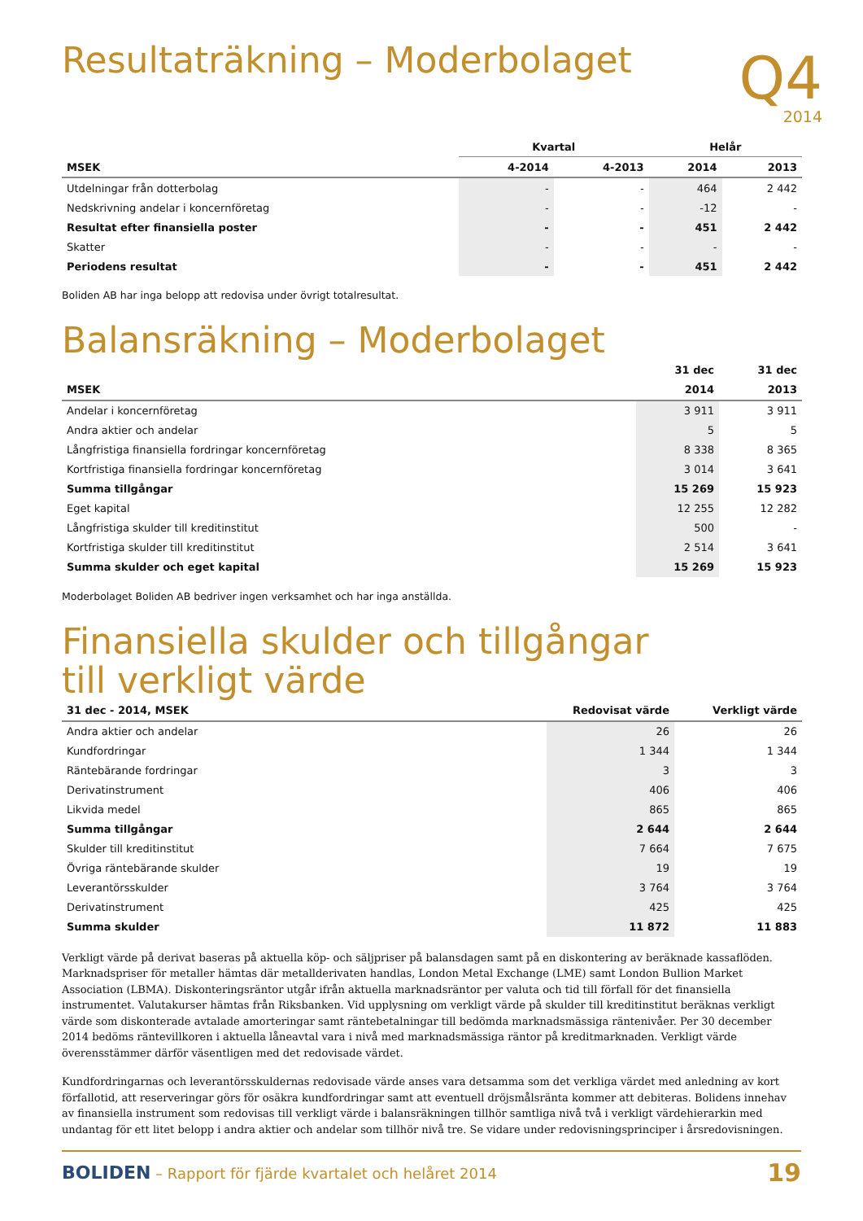Q4
2014
Resultaträkning – Moderbolaget
| | Kvartal | | Helår | |
| --- | --- | --- | --- | --- |
| MSEK | 4-2014 | 4-2013 | 2014 | 2013 |
| Utdelningar från dotterbolag | - | - | 464 | 2 442 |
| Nedskrivning andelar i koncernföretag | - | - | -12 | - |
| Resultat efter finansiella poster | - | - | 451 | 2 442 |
| Skatter | - | - | - | - |
| Periodens resultat | - | - | 451 | 2 442 |
Boliden AB har inga belopp att redovisa under övrigt totalresultat.
Balansräkning – Moderbolaget
| | 31 dec | 31 dec |
| --- | --- | --- |
| MSEK | 2014 | 2013 |
| Andelar i koncernföretag | 3 911 | 3 911 |
| Andra aktier och andelar | 5 | 5 |
| Långfristiga finansiella fordringar koncernföretag | 8 338 | 8 365 |
| Kortfristiga finansiella fordringar koncernföretag | 3 014 | 3 641 |
| Summa tillgångar | 15 269 | 15 923 |
| Eget kapital | 12 255 | 12 282 |
| Långfristiga skulder till kreditinstitut | 500 | - |
| Kortfristiga skulder till kreditinstitut | 2 514 | 3 641 |
| Summa skulder och eget kapital | 15 269 | 15 923 |
Moderbolaget Boliden AB bedriver ingen verksamhet och har inga anställda.
Finansiella skulder och tillgångar
till verkligt värde
| 31 dec - 2014, MSEK | Redovisat värde | Verkligt värde |
| --- | --- | --- |
| Andra aktier och andelar | 26 | 26 |
| Kundfordringar | 1 344 | 1 344 |
| Räntebärande fordringar | 3 | 3 |
| Derivatinstrument | 406 | 406 |
| Likvida medel | 865 | 865 |
| Summa tillgångar | 2 644 | 2 644 |
| Skulder till kreditinstitut | 7 664 | 7 675 |
| Övriga räntebärande skulder | 19 | 19 |
| Leverantörsskulder | 3 764 | 3 764 |
| Derivatinstrument | 425 | 425 |
| Summa skulder | 11 872 | 11 883 |
Verkligt värde på derivat baseras på aktuella köp- och säljpriser på balansdagen samt på en diskontering av beräknade kassaflöden. Marknadspriser för metaller hämtas där metallderivaten handlas, London Metal Exchange (LME) samt London Bullion Market Association (LBMA). Diskonteringsräntor utgår ifrån aktuella marknadsräntor per valuta och tid till förfall för det finansiella instrumentet. Valutakurser hämtas från Riksbanken. Vid upplysning om verkligt värde på skulder till kreditinstitut beräknas verkligt värde som diskonterade avtalade amorteringar samt räntebetalningar till bedömda marknadsmässiga räntenivåer. Per 30 december 2014 bedöms räntevillkoren i aktuella låneavtal vara i nivå med marknadsmässiga räntor på kreditmarknaden. Verkligt värde överensstämmer därför väsentligen med det redovisade värdet.
Kundfordringarnas och leverantörsskuldernas redovisade värde anses vara detsamma som det verkliga värdet med anledning av kort förfallotid, att reserveringar görs för osäkra kundfordringar samt att eventuell dröjsmålsränta kommer att debiteras. Bolidens innehav av finansiella instrument som redovisas till verkligt värde i balansräkningen tillhör samtliga nivå två i verkligt värdehierarkin med undantag för ett litet belopp i andra aktier och andelar som tillhör nivå tre. Se vidare under redovisningsprinciper i årsredovisningen.
BOLIDEN – Rapport för fjärde kvartalet och helåret 2014
19